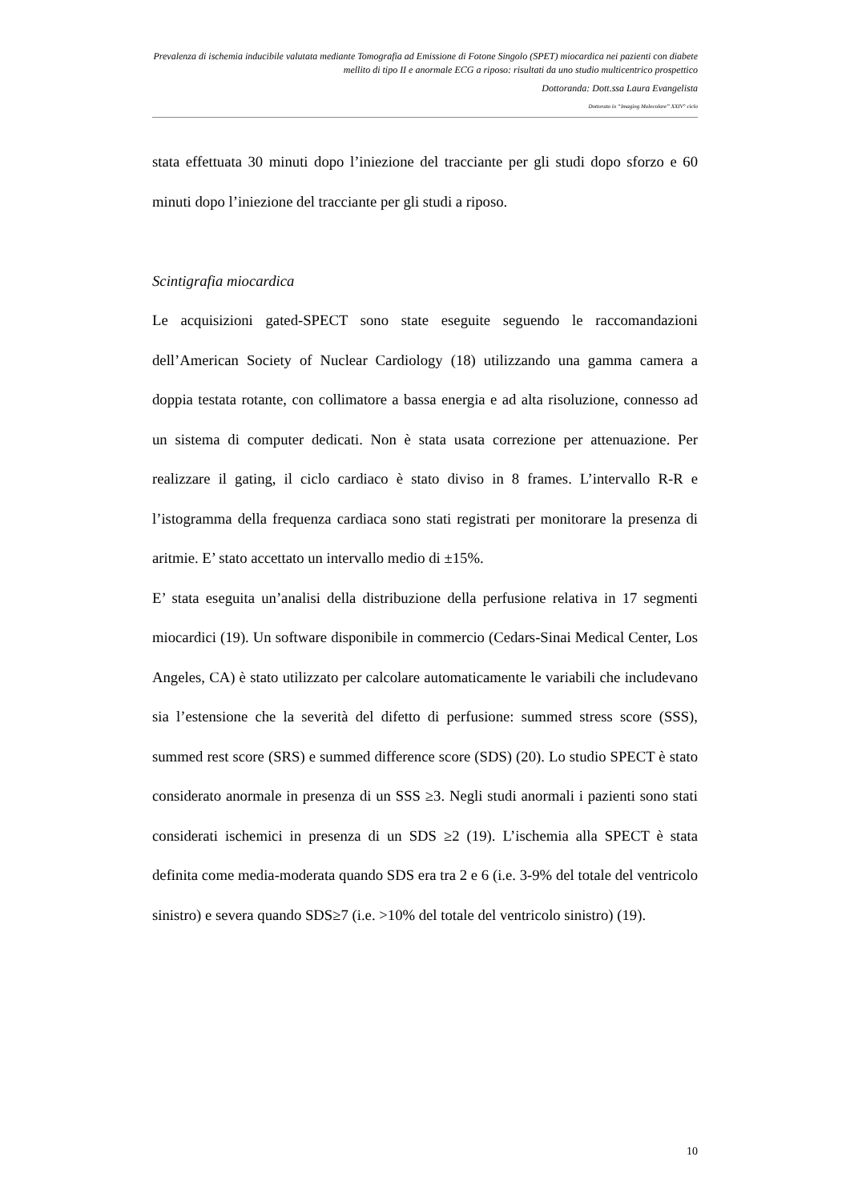Prevalenza di ischemia inducibile valutata mediante Tomografia ad Emissione di Fotone Singolo (SPET) miocardica nei pazienti con diabete mellito di tipo II e anormale ECG a riposo: risultati da uno studio multicentrico prospettico
Dottoranda: Dott.ssa Laura Evangelista
Dottorato in “Imaging Molecolare” XXIV° ciclo
stata effettuata 30 minuti dopo l’iniezione del tracciante per gli studi dopo sforzo e 60 minuti dopo l’iniezione del tracciante per gli studi a riposo.
Scintigrafia miocardica
Le acquisizioni gated-SPECT sono state eseguite seguendo le raccomandazioni dell’American Society of Nuclear Cardiology (18) utilizzando una gamma camera a doppia testata rotante, con collimatore a bassa energia e ad alta risoluzione, connesso ad un sistema di computer dedicati. Non è stata usata correzione per attenuazione. Per realizzare il gating, il ciclo cardiaco è stato diviso in 8 frames. L’intervallo R-R e l’istogramma della frequenza cardiaca sono stati registrati per monitorare la presenza di aritmie. E’ stato accettato un intervallo medio di ±15%.
E’ stata eseguita un’analisi della distribuzione della perfusione relativa in 17 segmenti miocardici (19). Un software disponibile in commercio (Cedars-Sinai Medical Center, Los Angeles, CA) è stato utilizzato per calcolare automaticamente le variabili che includevano sia l’estensione che la severità del difetto di perfusione: summed stress score (SSS), summed rest score (SRS) e summed difference score (SDS) (20). Lo studio SPECT è stato considerato anormale in presenza di un SSS ≥3. Negli studi anormali i pazienti sono stati considerati ischemici in presenza di un SDS ≥2 (19). L’ischemia alla SPECT è stata definita come media-moderata quando SDS era tra 2 e 6 (i.e. 3-9% del totale del ventricolo sinistro) e severa quando SDS≥7 (i.e. >10% del totale del ventricolo sinistro) (19).
10